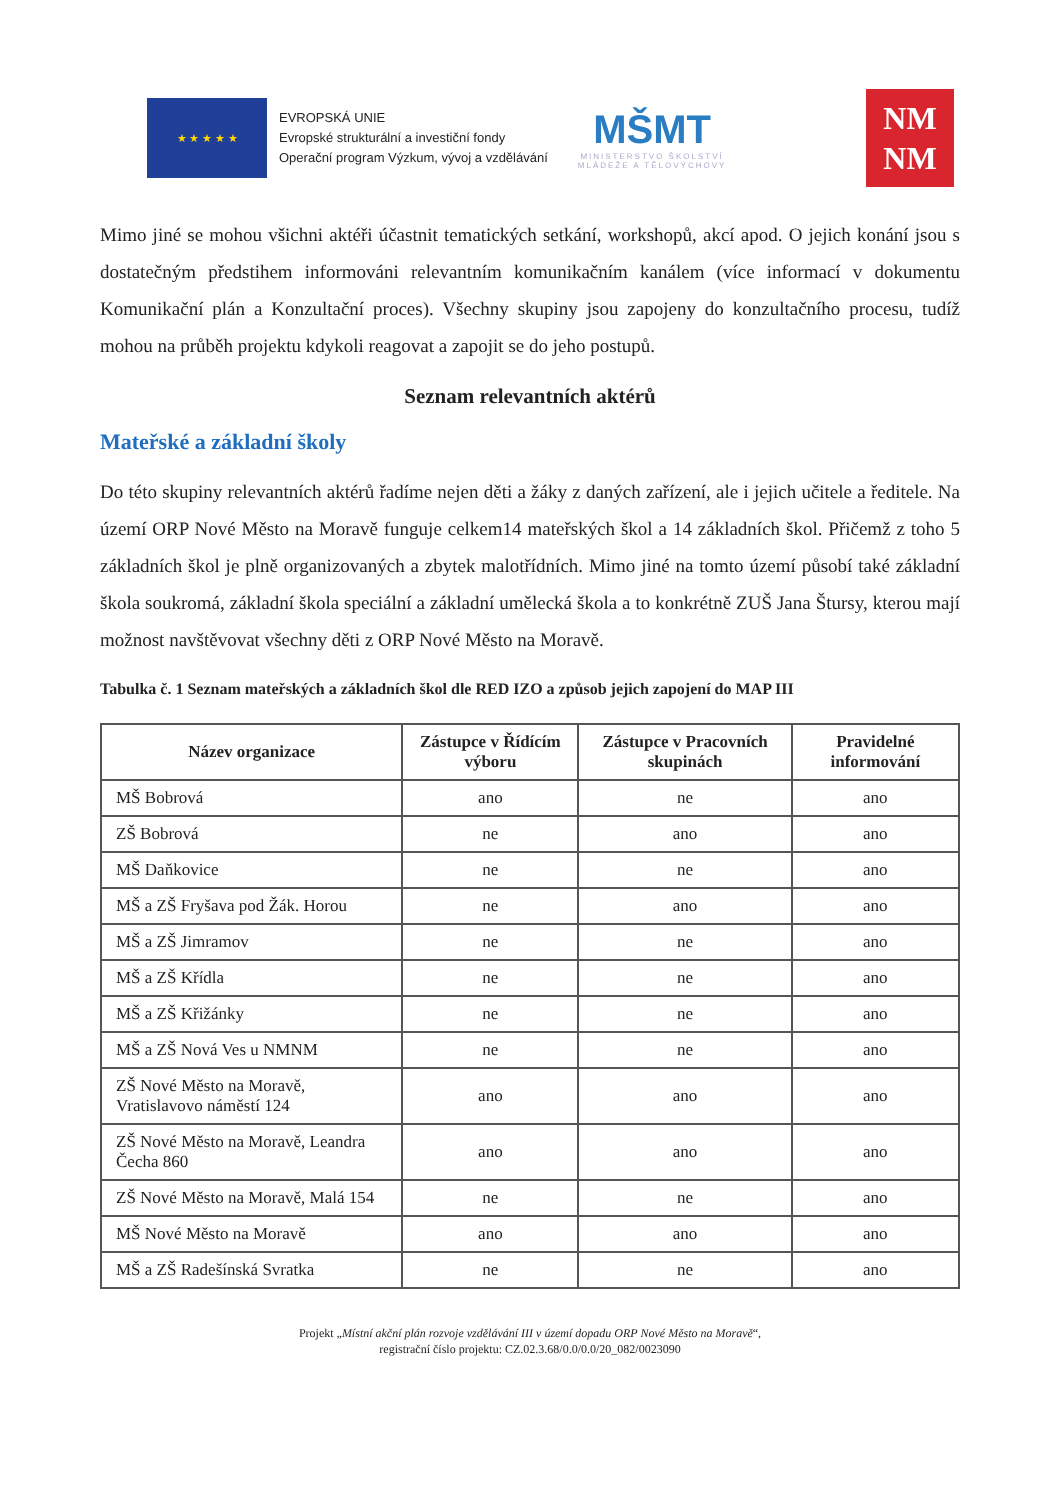★ ★ ★ ★ ★
EVROPSKÁ UNIE
Evropské strukturální a investiční fondy
Operační program Výzkum, vývoj a vzdělávání
MŠMT
MINISTERSTVO ŠKOLSTVÍ
MLÁDEŽE A TĚLOVÝCHOVY
NM
NM
Mimo jiné se mohou všichni aktéři účastnit tematických setkání, workshopů, akcí apod. O jejich konání jsou s dostatečným předstihem informováni relevantním komunikačním kanálem (více informací v dokumentu Komunikační plán a Konzultační proces). Všechny skupiny jsou zapojeny do konzultačního procesu, tudíž mohou na průběh projektu kdykoli reagovat a zapojit se do jeho postupů.
Seznam relevantních aktérů
Mateřské a základní školy
Do této skupiny relevantních aktérů řadíme nejen děti a žáky z daných zařízení, ale i jejich učitele a ředitele. Na území ORP Nové Město na Moravě funguje celkem14 mateřských škol a 14 základních škol. Přičemž z toho 5 základních škol je plně organizovaných a zbytek malotřídních. Mimo jiné na tomto území působí také základní škola soukromá, základní škola speciální a základní umělecká škola a to konkrétně ZUŠ Jana Štursy, kterou mají možnost navštěvovat všechny děti z ORP Nové Město na Moravě.
Tabulka č. 1 Seznam mateřských a základních škol dle RED IZO a způsob jejich zapojení do MAP III
| Název organizace | Zástupce v Řídícím výboru | Zástupce v Pracovních skupinách | Pravidelné informování |
| --- | --- | --- | --- |
| MŠ Bobrová | ano | ne | ano |
| ZŠ Bobrová | ne | ano | ano |
| MŠ Daňkovice | ne | ne | ano |
| MŠ a ZŠ Fryšava pod Žák. Horou | ne | ano | ano |
| MŠ a ZŠ Jimramov | ne | ne | ano |
| MŠ a ZŠ Křídla | ne | ne | ano |
| MŠ a ZŠ Křižánky | ne | ne | ano |
| MŠ a ZŠ Nová Ves u NMNM | ne | ne | ano |
| ZŠ Nové Město na Moravě, Vratislavovo náměstí 124 | ano | ano | ano |
| ZŠ Nové Město na Moravě, Leandra Čecha 860 | ano | ano | ano |
| ZŠ Nové Město na Moravě, Malá 154 | ne | ne | ano |
| MŠ Nové Město na Moravě | ano | ano | ano |
| MŠ a ZŠ Radešínská Svratka | ne | ne | ano |
Projekt „Místní akční plán rozvoje vzdělávání III v území dopadu ORP Nové Město na Moravě“,
registrační číslo projektu: CZ.02.3.68/0.0/0.0/20_082/0023090